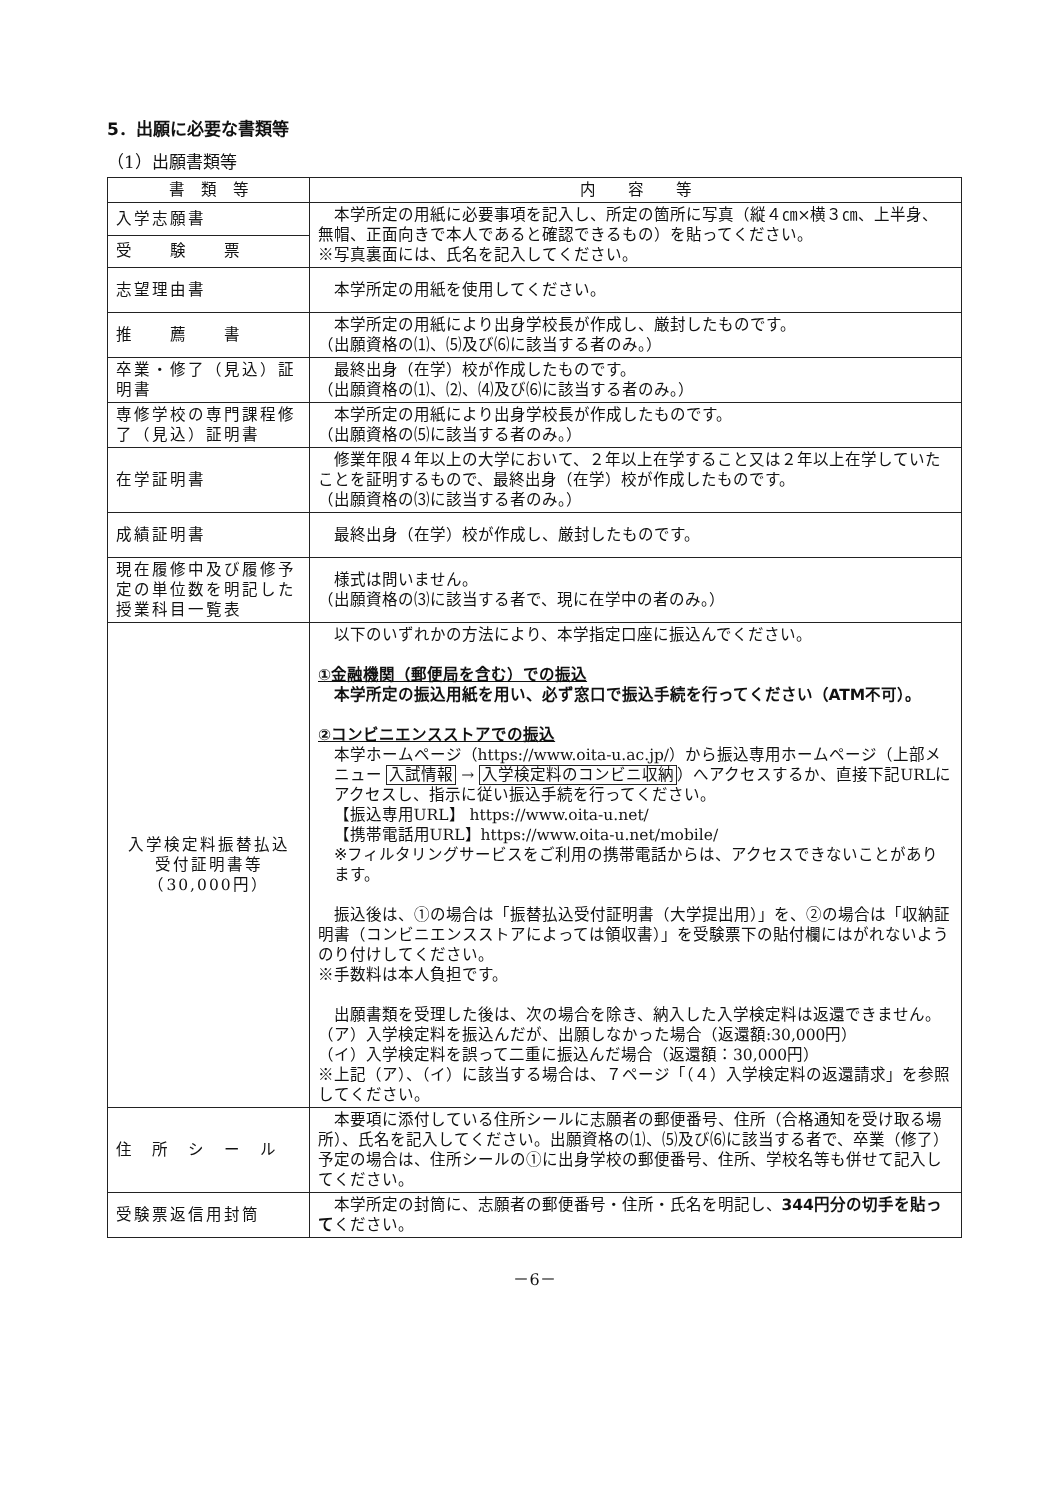5．出願に必要な書類等
（1）出願書類等
| 書 類 等 | 内 容 等 |
| --- | --- |
| 入学志願書 | 本学所定の用紙に必要事項を記入し、所定の箇所に写真（縦４㎝×横３㎝、上半身、無帽、正面向きで本人であると確認できるもの）を貼ってください。 ※写真裏面には、氏名を記入してください。 |
| 受 験 票 | |
| 志望理由書 | 本学所定の用紙を使用してください。 |
| 推 薦 書 | 本学所定の用紙により出身学校長が作成し、厳封したものです。 （出願資格の⑴、⑸及び⑹に該当する者のみ。） |
| 卒業・修了（見込）証明書 | 最終出身（在学）校が作成したものです。 （出願資格の⑴、⑵、⑷及び⑹に該当する者のみ。） |
| 専修学校の専門課程修了（見込）証明書 | 本学所定の用紙により出身学校長が作成したものです。 （出願資格の⑸に該当する者のみ。） |
| 在学証明書 | 修業年限４年以上の大学において、２年以上在学すること又は２年以上在学していたことを証明するもので、最終出身（在学）校が作成したものです。 （出願資格の⑶に該当する者のみ。） |
| 成績証明書 | 最終出身（在学）校が作成し、厳封したものです。 |
| 現在履修中及び履修予定の単位数を明記した授業科目一覧表 | 様式は問いません。 （出願資格の⑶に該当する者で、現に在学中の者のみ。） |
| 入学検定料振替払込 受付証明書等 （30,000円） | 以下のいずれかの方法により、本学指定口座に振込んでください。 ①金融機関（郵便局を含む）での振込 本学所定の振込用紙を用い、必ず窓口で振込手続を行ってください（ATM不可）。 ②コンビニエンスストアでの振込 本学ホームページ（https://www.oita-u.ac.jp/）から振込専用ホームページ（上部メニュー 入試情報 → 入学検定料のコンビニ収納 ）へアクセスするか、直接下記URLにアクセスし、指示に従い振込手続を行ってください。 【振込専用URL】 https://www.oita-u.net/ 【携帯電話用URL】https://www.oita-u.net/mobile/ ※フィルタリングサービスをご利用の携帯電話からは、アクセスできないことがあります。 振込後は、①の場合は「振替払込受付証明書（大学提出用）」を、②の場合は「収納証明書（コンビニエンスストアによっては領収書）」を受験票下の貼付欄にはがれないようのり付けしてください。 ※手数料は本人負担です。 出願書類を受理した後は、次の場合を除き、納入した入学検定料は返還できません。 （ア）入学検定料を振込んだが、出願しなかった場合（返還額:30,000円） （イ）入学検定料を誤って二重に振込んだ場合（返還額：30,000円） ※上記（ア）、（イ）に該当する場合は、７ページ「（４）入学検定料の返還請求」を参照してください。 |
| 住 所 シ ー ル | 本要項に添付している住所シールに志願者の郵便番号、住所（合格通知を受け取る場所）、氏名を記入してください。出願資格の⑴、⑸及び⑹に該当する者で、卒業（修了）予定の場合は、住所シールの①に出身学校の郵便番号、住所、学校名等も併せて記入してください。 |
| 受験票返信用封筒 | 本学所定の封筒に、志願者の郵便番号・住所・氏名を明記し、 344円分の切手を貼って ください。 |
－6－